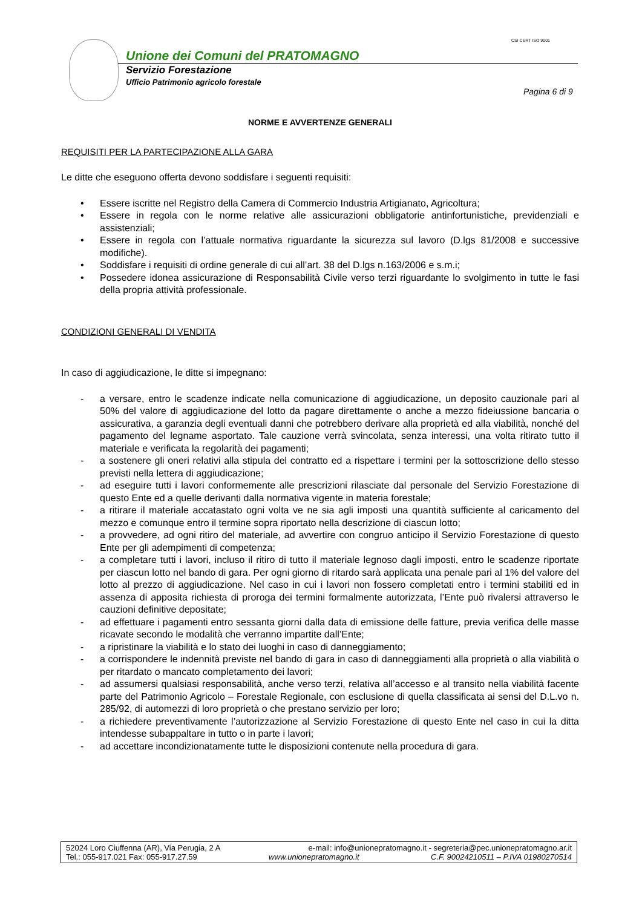Unione dei Comuni del PRATOMAGNO
CSI CERT ISO 9001
Servizio Forestazione
Ufficio Patrimonio agricolo forestale
Pagina 6 di 9
NORME E AVVERTENZE GENERALI
REQUISITI PER LA PARTECIPAZIONE ALLA GARA
Le ditte che eseguono offerta devono soddisfare i seguenti requisiti:
• Essere iscritte nel Registro della Camera di Commercio Industria Artigianato, Agricoltura;
• Essere in regola con le norme relative alle assicurazioni obbligatorie antinfortunistiche, previdenziali e assistenziali;
• Essere in regola con l’attuale normativa riguardante la sicurezza sul lavoro (D.lgs 81/2008 e successive modifiche).
• Soddisfare i requisiti di ordine generale di cui all’art. 38 del D.lgs n.163/2006 e s.m.i;
• Possedere idonea assicurazione di Responsabilità Civile verso terzi riguardante lo svolgimento in tutte le fasi della propria attività professionale.
CONDIZIONI GENERALI DI VENDITA
In caso di aggiudicazione, le ditte si impegnano:
- a versare, entro le scadenze indicate nella comunicazione di aggiudicazione, un deposito cauzionale pari al 50% del valore di aggiudicazione del lotto da pagare direttamente o anche a mezzo fideiussione bancaria o assicurativa, a garanzia degli eventuali danni che potrebbero derivare alla proprietà ed alla viabilità, nonché del pagamento del legname asportato. Tale cauzione verrà svincolata, senza interessi, una volta ritirato tutto il materiale e verificata la regolarità dei pagamenti;
- a sostenere gli oneri relativi alla stipula del contratto ed a rispettare i termini per la sottoscrizione dello stesso previsti nella lettera di aggiudicazione;
- ad eseguire tutti i lavori conformemente alle prescrizioni rilasciate dal personale del Servizio Forestazione di questo Ente ed a quelle derivanti dalla normativa vigente in materia forestale;
- a ritirare il materiale accatastato ogni volta ve ne sia agli imposti una quantità sufficiente al caricamento del mezzo e comunque entro il termine sopra riportato nella descrizione di ciascun lotto;
- a provvedere, ad ogni ritiro del materiale, ad avvertire con congruo anticipo il Servizio Forestazione di questo Ente per gli adempimenti di competenza;
- a completare tutti i lavori, incluso il ritiro di tutto il materiale legnoso dagli imposti, entro le scadenze riportate per ciascun lotto nel bando di gara. Per ogni giorno di ritardo sarà applicata una penale pari al 1% del valore del lotto al prezzo di aggiudicazione. Nel caso in cui i lavori non fossero completati entro i termini stabiliti ed in assenza di apposita richiesta di proroga dei termini formalmente autorizzata, l’Ente può rivalersi attraverso le cauzioni definitive depositate;
- ad effettuare i pagamenti entro sessanta giorni dalla data di emissione delle fatture, previa verifica delle masse ricavate secondo le modalità che verranno impartite dall’Ente;
- a ripristinare la viabilità e lo stato dei luoghi in caso di danneggiamento;
- a corrispondere le indennità previste nel bando di gara in caso di danneggiamenti alla proprietà o alla viabilità o per ritardato o mancato completamento dei lavori;
- ad assumersi qualsiasi responsabilità, anche verso terzi, relativa all’accesso e al transito nella viabilità facente parte del Patrimonio Agricolo – Forestale Regionale, con esclusione di quella classificata ai sensi del D.L.vo n. 285/92, di automezzi di loro proprietà o che prestano servizio per loro;
- a richiedere preventivamente l’autorizzazione al Servizio Forestazione di questo Ente nel caso in cui la ditta intendesse subappaltare in tutto o in parte i lavori;
- ad accettare incondizionatamente tutte le disposizioni contenute nella procedura di gara.
52024 Loro Ciuffenna (AR), Via Perugia, 2 A e-mail: info@unionepratomagno.it - segreteria@pec.unionepratomagno.ar.it
Tel.: 055-917.021 Fax: 055-917.27.59 www.unionepratomagno.it C.F. 90024210511 – P.IVA 01980270514